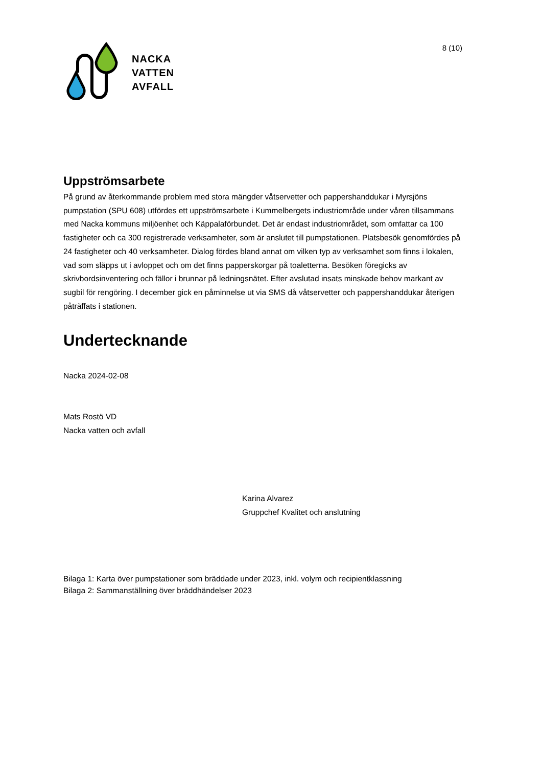8 (10)
NACKA
VATTEN
AVFALL
Uppströmsarbete
På grund av återkommande problem med stora mängder våtservetter och pappershanddukar i Myrsjöns pumpstation (SPU 608) utfördes ett uppströmsarbete i Kummelbergets industriområde under våren tillsammans med Nacka kommuns miljöenhet och Käppalaförbundet. Det är endast industriområdet, som omfattar ca 100 fastigheter och ca 300 registrerade verksamheter, som är anslutet till pumpstationen. Platsbesök genomfördes på 24 fastigheter och 40 verksamheter. Dialog fördes bland annat om vilken typ av verksamhet som finns i lokalen, vad som släpps ut i avloppet och om det finns papperskorgar på toaletterna. Besöken föregicks av skrivbordsinventering och fällor i brunnar på ledningsnätet. Efter avslutad insats minskade behov markant av sugbil för rengöring. I december gick en påminnelse ut via SMS då våtservetter och pappershanddukar återigen påträffats i stationen.
Undertecknande
Nacka 2024-02-08
Mats Rostö VD
Nacka vatten och avfall
Karina Alvarez
Gruppchef Kvalitet och anslutning
Bilaga 1: Karta över pumpstationer som bräddade under 2023, inkl. volym och recipientklassning
Bilaga 2: Sammanställning över bräddhändelser 2023